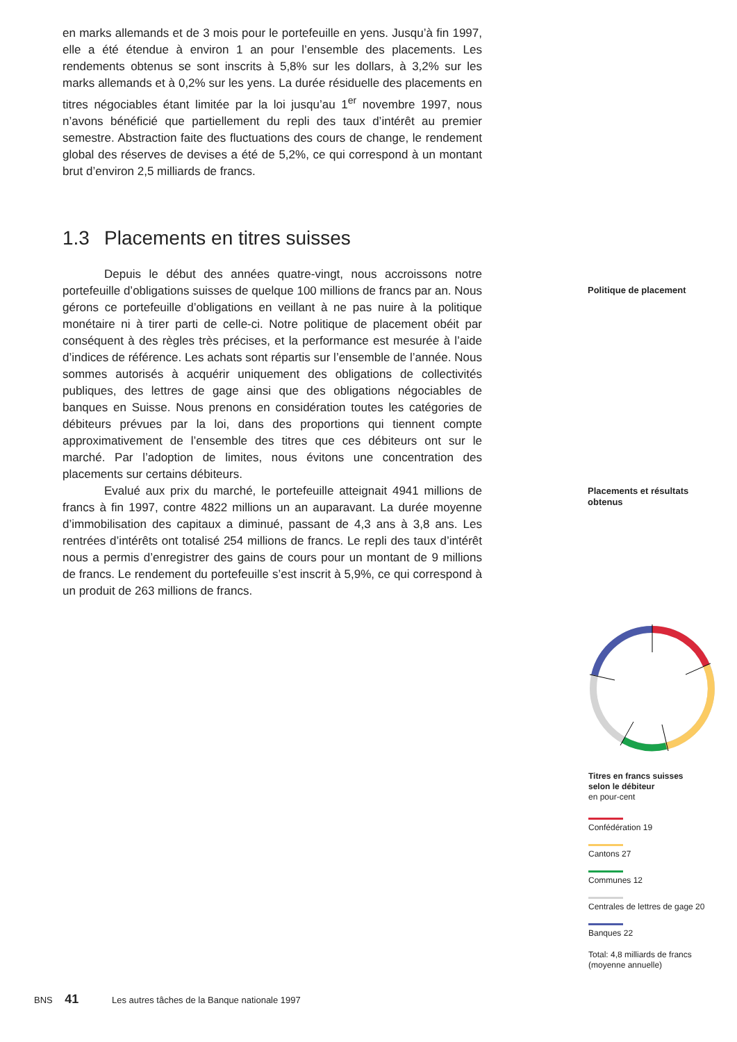en marks allemands et de 3 mois pour le portefeuille en yens. Jusqu’à fin 1997, elle a été étendue à environ 1 an pour l’ensemble des placements. Les rendements obtenus se sont inscrits à 5,8% sur les dollars, à 3,2% sur les marks allemands et à 0,2% sur les yens. La durée résiduelle des placements en titres négociables étant limitée par la loi jusqu’au 1<sup>er</sup> novembre 1997, nous n’avons bénéficié que partiellement du repli des taux d’intérêt au premier semestre. Abstraction faite des fluctuations des cours de change, le rendement global des réserves de devises a été de 5,2%, ce qui correspond à un montant brut d’environ 2,5 milliards de francs.
1.3 Placements en titres suisses
Depuis le début des années quatre-vingt, nous accroissons notre portefeuille d’obligations suisses de quelque 100 millions de francs par an. Nous gérons ce portefeuille d’obligations en veillant à ne pas nuire à la politique monétaire ni à tirer parti de celle-ci. Notre politique de placement obéit par conséquent à des règles très précises, et la performance est mesurée à l’aide d’indices de référence. Les achats sont répartis sur l’ensemble de l’année. Nous sommes autorisés à acquérir uniquement des obligations de collectivités publiques, des lettres de gage ainsi que des obligations négociables de banques en Suisse. Nous prenons en considération toutes les catégories de débiteurs prévues par la loi, dans des proportions qui tiennent compte approximativement de l’ensemble des titres que ces débiteurs ont sur le marché. Par l’adoption de limites, nous évitons une concentration des placements sur certains débiteurs.
Evalué aux prix du marché, le portefeuille atteignait 4941 millions de francs à fin 1997, contre 4822 millions un an auparavant. La durée moyenne d’immobilisation des capitaux a diminué, passant de 4,3 ans à 3,8 ans. Les rentrées d’intérêts ont totalisé 254 millions de francs. Le repli des taux d’intérêt nous a permis d’enregistrer des gains de cours pour un montant de 9 millions de francs. Le rendement du portefeuille s’est inscrit à 5,9%, ce qui correspond à un produit de 263 millions de francs.
Politique de placement
Placements et résultats
obtenus
Titres en francs suisses
selon le débiteur
en pour-cent
Confédération 19
Cantons 27
Communes 12
Centrales de lettres de gage 20
Banques 22
Total: 4,8 milliards de francs
(moyenne annuelle)
BNS 41 Les autres tâches de la Banque nationale 1997